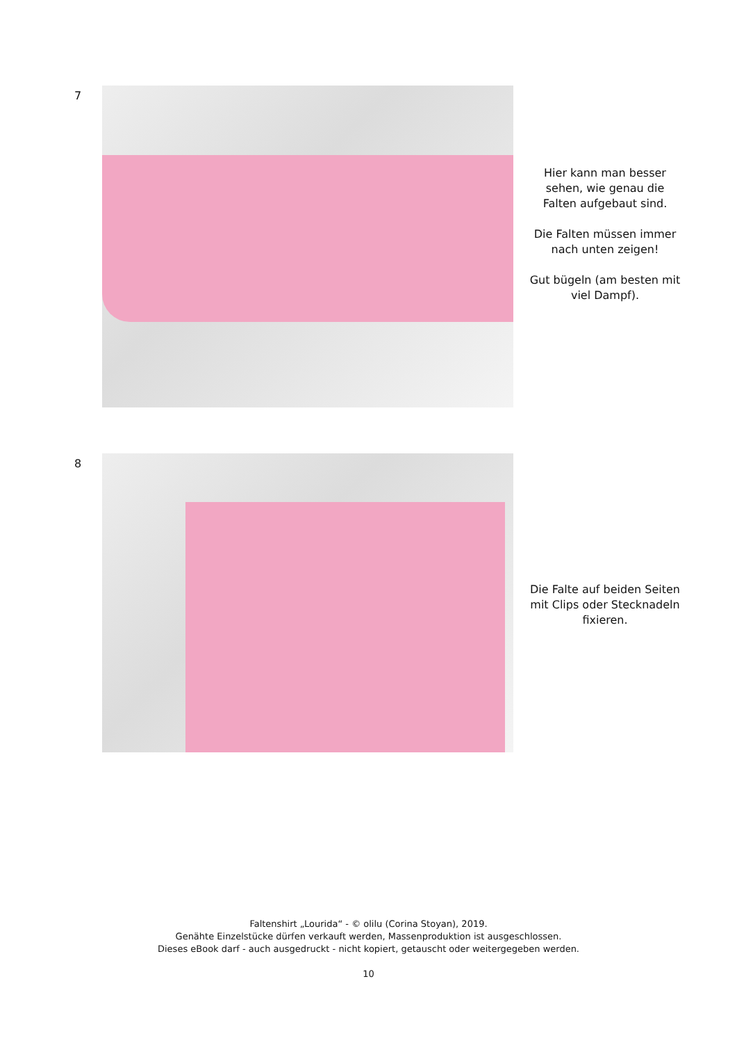7
Hier kann man besser sehen, wie genau die Falten aufgebaut sind.
Die Falten müssen immer nach unten zeigen!
Gut bügeln (am besten mit viel Dampf).
8
Die Falte auf beiden Seiten mit Clips oder Stecknadeln fixieren.
Faltenshirt „Lourida“ - © olilu (Corina Stoyan), 2019.
Genähte Einzelstücke dürfen verkauft werden, Massenproduktion ist ausgeschlossen.
Dieses eBook darf - auch ausgedruckt - nicht kopiert, getauscht oder weitergegeben werden.
10